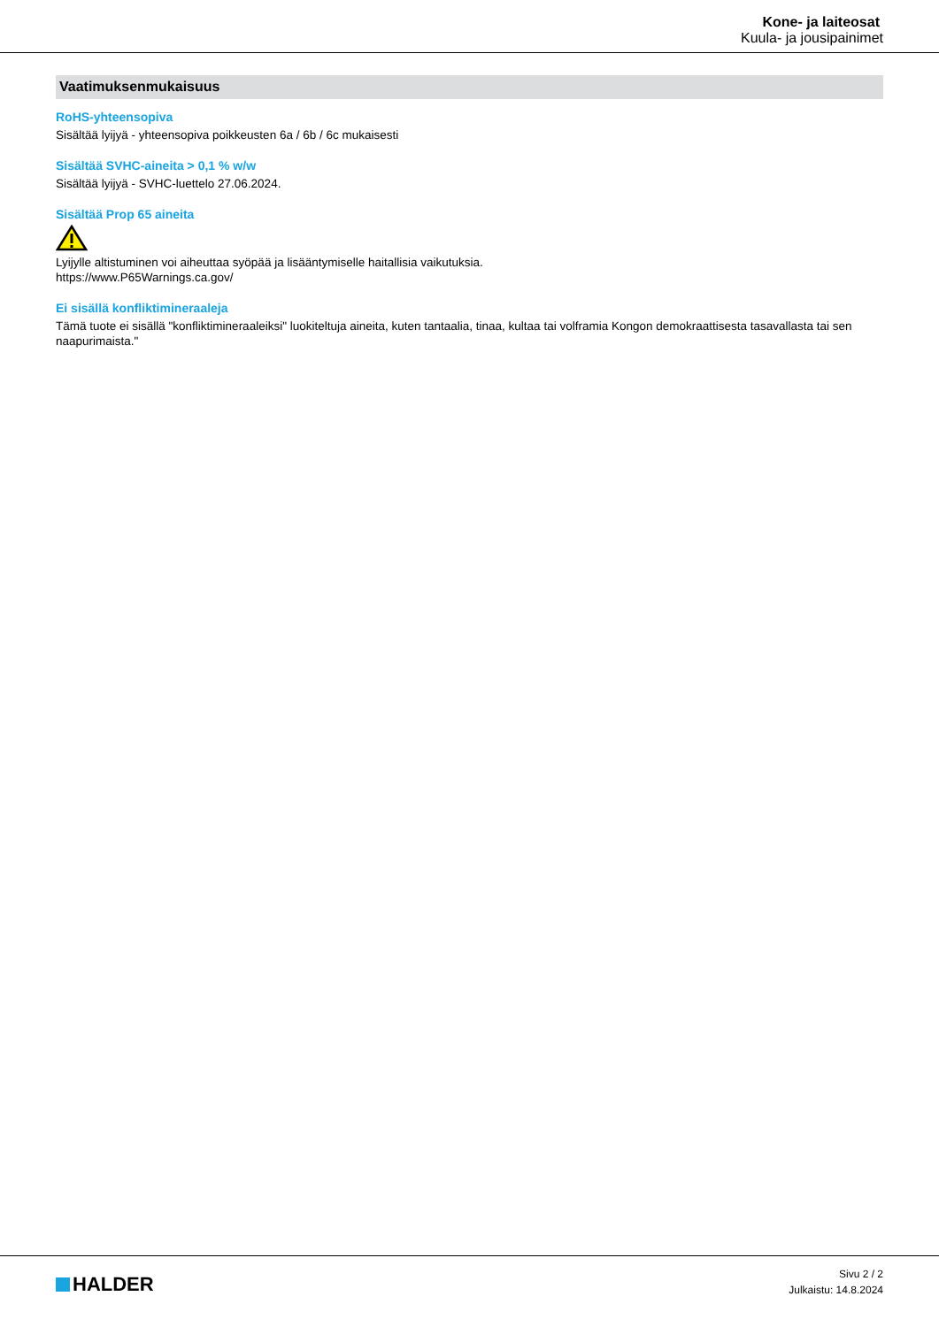Kone- ja laiteosat
Kuula- ja jousipainimet
Vaatimuksenmukaisuus
RoHS-yhteensopiva
Sisältää lyijyä - yhteensopiva poikkeusten 6a / 6b / 6c mukaisesti
Sisältää SVHC-aineita > 0,1 % w/w
Sisältää lyijyä - SVHC-luettelo 27.06.2024.
Sisältää Prop 65 aineita
Lyijylle altistuminen voi aiheuttaa syöpää ja lisääntymiselle haitallisia vaikutuksia.
https://www.P65Warnings.ca.gov/
Ei sisällä konfliktimineraaleja
Tämä tuote ei sisällä "konfliktimineraaleiksi" luokiteltuja aineita, kuten tantaalia, tinaa, kultaa tai volframia Kongon demokraattisesta tasavallasta tai sen naapurimaista."
HALDER
Sivu 2 / 2
Julkaistu: 14.8.2024